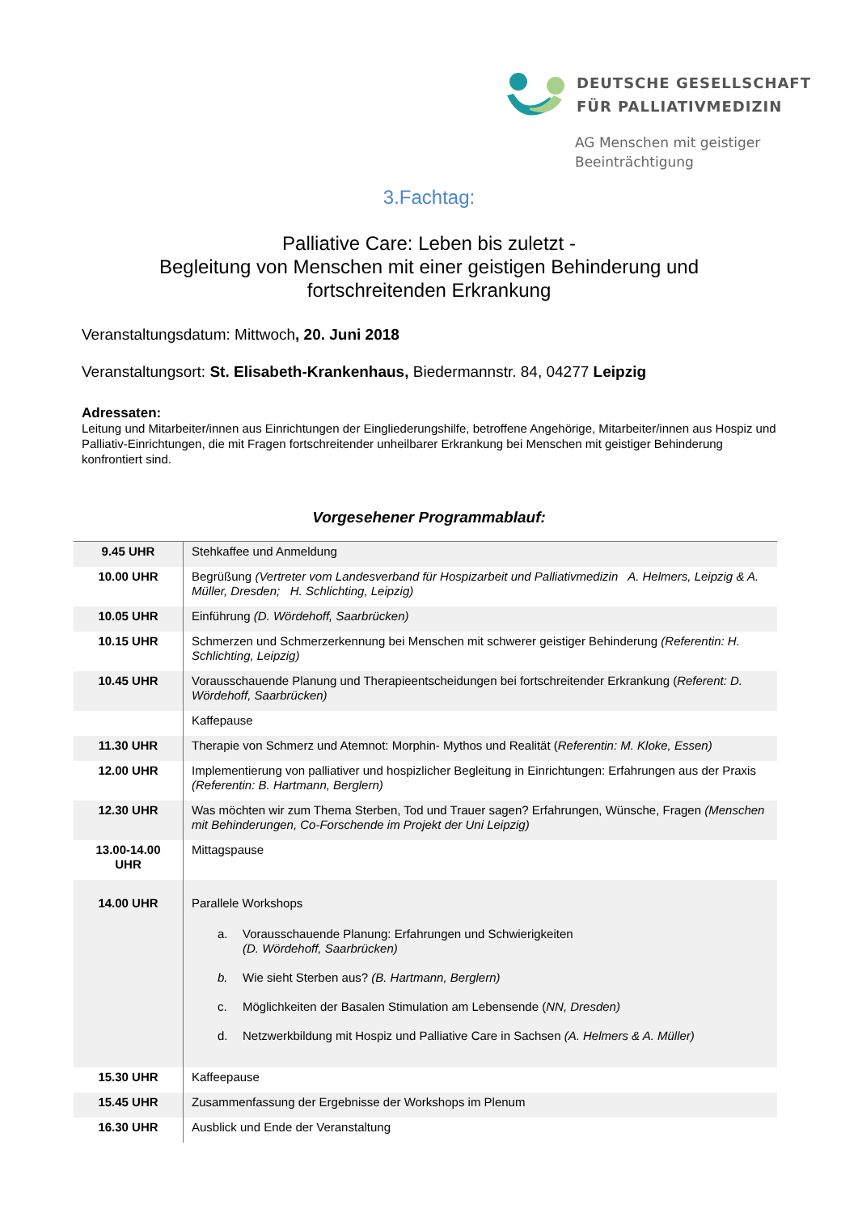DEUTSCHE GESELLSCHAFT
FÜR PALLIATIVMEDIZIN
AG Menschen mit geistiger
Beeinträchtigung
3.Fachtag:
Palliative Care: Leben bis zuletzt -
Begleitung von Menschen mit einer geistigen Behinderung und
fortschreitenden Erkrankung
Veranstaltungsdatum: Mittwoch, 20. Juni 2018
Veranstaltungsort: St. Elisabeth-Krankenhaus, Biedermannstr. 84, 04277 Leipzig
Adressaten:
Leitung und Mitarbeiter/innen aus Einrichtungen der Eingliederungshilfe, betroffene Angehörige, Mitarbeiter/innen aus Hospiz und Palliativ-Einrichtungen, die mit Fragen fortschreitender unheilbarer Erkrankung bei Menschen mit geistiger Behinderung konfrontiert sind.
Vorgesehener Programmablauf:
| 9.45 UHR | Stehkaffee und Anmeldung |
| 10.00 UHR | Begrüßung (Vertreter vom Landesverband für Hospizarbeit und Palliativmedizin A. Helmers, Leipzig & A. Müller, Dresden; H. Schlichting, Leipzig) |
| 10.05 UHR | Einführung (D. Wördehoff, Saarbrücken) |
| 10.15 UHR | Schmerzen und Schmerzerkennung bei Menschen mit schwerer geistiger Behinderung (Referentin: H. Schlichting, Leipzig) |
| 10.45 UHR | Vorausschauende Planung und Therapieentscheidungen bei fortschreitender Erkrankung ( Referent: D. Wördehoff, Saarbrücken) |
| | Kaffepause |
| 11.30 UHR | Therapie von Schmerz und Atemnot: Morphin- Mythos und Realität ( Referentin: M. Kloke, Essen) |
| 12.00 UHR | Implementierung von palliativer und hospizlicher Begleitung in Einrichtungen: Erfahrungen aus der Praxis (Referentin: B. Hartmann, Berglern) |
| 12.30 UHR | Was möchten wir zum Thema Sterben, Tod und Trauer sagen? Erfahrungen, Wünsche, Fragen (Menschen mit Behinderungen, Co-Forschende im Projekt der Uni Leipzig) |
| 13.00-14.00 UHR | Mittagspause |
| 14.00 UHR | Parallele Workshops a. Vorausschauende Planung: Erfahrungen und Schwierigkeiten (D. Wördehoff, Saarbrücken) b. Wie sieht Sterben aus? (B. Hartmann, Berglern) c. Möglichkeiten der Basalen Stimulation am Lebensende ( NN, Dresden) d. Netzwerkbildung mit Hospiz und Palliative Care in Sachsen (A. Helmers & A. Müller) |
| 15.30 UHR | Kaffeepause |
| 15.45 UHR | Zusammenfassung der Ergebnisse der Workshops im Plenum |
| 16.30 UHR | Ausblick und Ende der Veranstaltung |